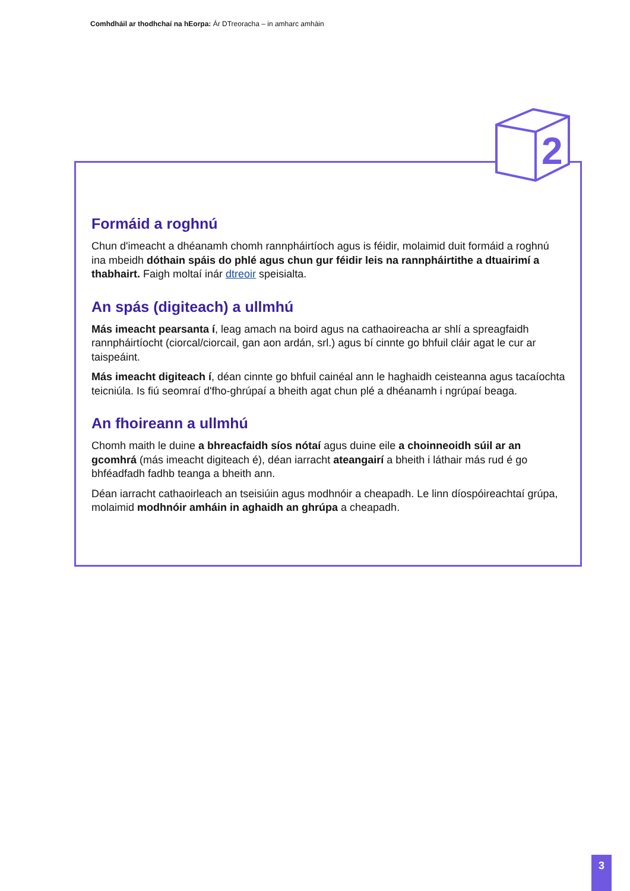Comhdháil ar thodhchaí na hEorpa: Ár DTreoracha – in amharc amháin
Formáid a roghnú
Chun d'imeacht a dhéanamh chomh rannpháirtíoch agus is féidir, molaimid duit formáid a roghnú ina mbeidh dóthain spáis do phlé agus chun gur féidir leis na rannpháirtithe a dtuairimí a thabhairt. Faigh moltaí inár dtreoir speisialta.
An spás (digiteach) a ullmhú
Más imeacht pearsanta í, leag amach na boird agus na cathaoireacha ar shlí a spreagfaidh rannpháirtíocht (ciorcal/ciorcail, gan aon ardán, srl.) agus bí cinnte go bhfuil cláir agat le cur ar taispeáint.
Más imeacht digiteach í, déan cinnte go bhfuil cainéal ann le haghaidh ceisteanna agus tacaíochta teicniúla. Is fiú seomraí d'fho-ghrúpaí a bheith agat chun plé a dhéanamh i ngrúpaí beaga.
An fhoireann a ullmhú
Chomh maith le duine a bhreacfaidh síos nótaí agus duine eile a choinneoidh súil ar an gcomhrá (más imeacht digiteach é), déan iarracht ateangairí a bheith i láthair más rud é go bhféadfadh fadhb teanga a bheith ann.
Déan iarracht cathaoirleach an tseisiúin agus modhnóir a cheapadh. Le linn díospóireachtaí grúpa, molaimid modhnóir amháin in aghaidh an ghrúpa a cheapadh.
2
3